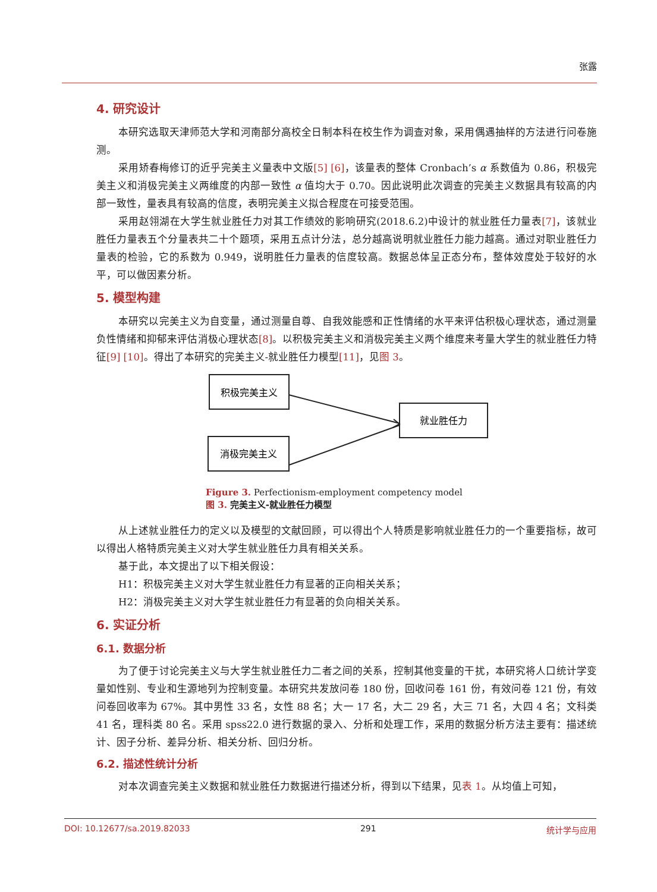张露
4. 研究设计
本研究选取天津师范大学和河南部分高校全日制本科在校生作为调查对象，采用偶遇抽样的方法进行问卷施测。
采用矫春梅修订的近乎完美主义量表中文版[5] [6]，该量表的整体 Cronbach’s α 系数值为 0.86，积极完美主义和消极完美主义两维度的内部一致性 α 值均大于 0.70。因此说明此次调查的完美主义数据具有较高的内部一致性，量表具有较高的信度，表明完美主义拟合程度在可接受范围。
采用赵翎湖在大学生就业胜任力对其工作绩效的影响研究(2018.6.2)中设计的就业胜任力量表[7]，该就业胜任力量表五个分量表共二十个题项，采用五点计分法，总分越高说明就业胜任力能力越高。通过对职业胜任力量表的检验，它的系数为 0.949，说明胜任力量表的信度较高。数据总体呈正态分布，整体效度处于较好的水平，可以做因素分析。
5. 模型构建
本研究以完美主义为自变量，通过测量自尊、自我效能感和正性情绪的水平来评估积极心理状态，通过测量负性情绪和抑郁来评估消极心理状态[8]。以积极完美主义和消极完美主义两个维度来考量大学生的就业胜任力特征[9] [10]。得出了本研究的完美主义-就业胜任力模型[11]，见图 3。
积极完美主义
消极完美主义
就业胜任力
Figure 3. Perfectionism-employment competency model
图 3. 完美主义-就业胜任力模型
从上述就业胜任力的定义以及模型的文献回顾，可以得出个人特质是影响就业胜任力的一个重要指标，故可以得出人格特质完美主义对大学生就业胜任力具有相关关系。
基于此，本文提出了以下相关假设：
H1：积极完美主义对大学生就业胜任力有显著的正向相关关系；
H2：消极完美主义对大学生就业胜任力有显著的负向相关关系。
6. 实证分析
6.1. 数据分析
为了便于讨论完美主义与大学生就业胜任力二者之间的关系，控制其他变量的干扰，本研究将人口统计学变量如性别、专业和生源地列为控制变量。本研究共发放问卷 180 份，回收问卷 161 份，有效问卷 121 份，有效问卷回收率为 67%。其中男性 33 名，女性 88 名；大一 17 名，大二 29 名，大三 71 名，大四 4 名；文科类 41 名，理科类 80 名。采用 spss22.0 进行数据的录入、分析和处理工作，采用的数据分析方法主要有：描述统计、因子分析、差异分析、相关分析、回归分析。
6.2. 描述性统计分析
对本次调查完美主义数据和就业胜任力数据进行描述分析，得到以下结果，见表 1。从均值上可知，
DOI: 10.12677/sa.2019.82033 291 统计学与应用